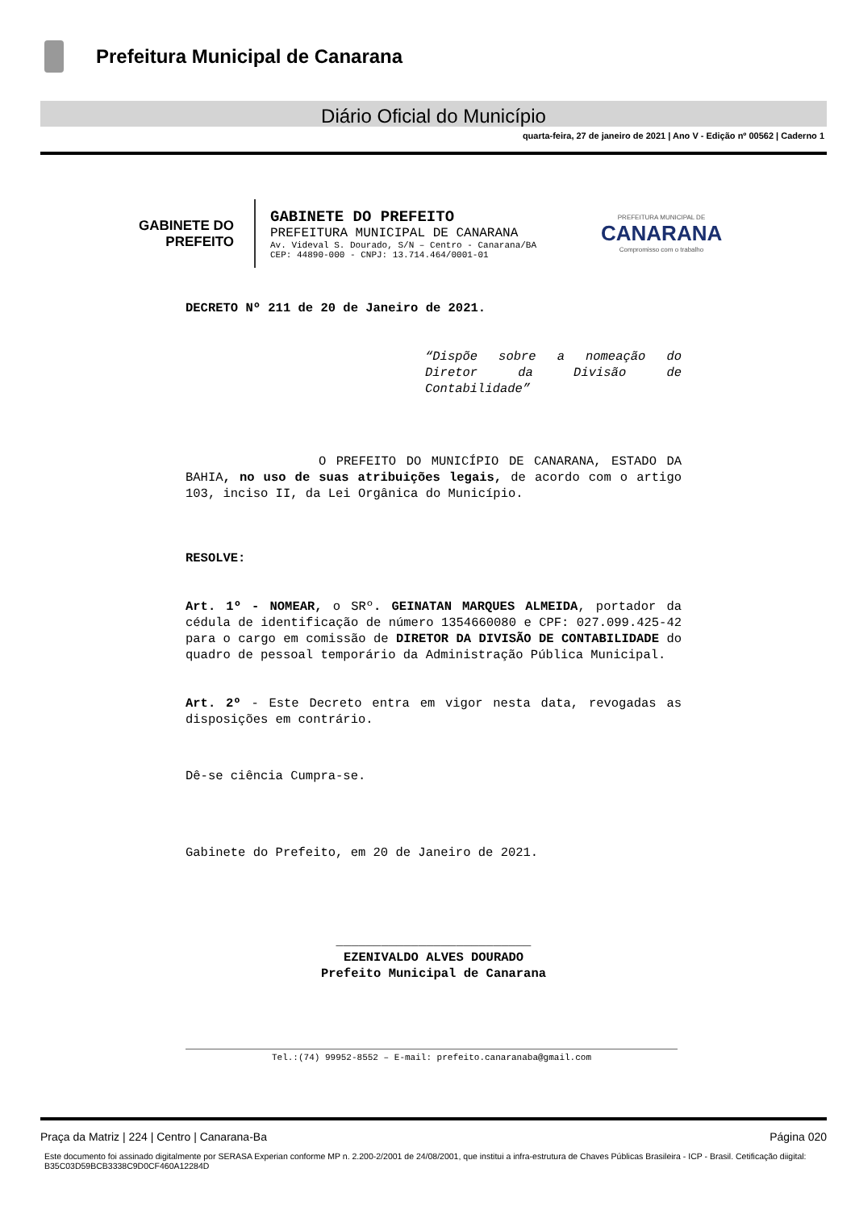Prefeitura Municipal de Canarana
Diário Oficial do Município
quarta-feira, 27 de janeiro de 2021 | Ano V - Edição nº 00562 | Caderno 1
GABINETE DO
PREFEITO
GABINETE DO PREFEITO
PREFEITURA MUNICIPAL DE CANARANA
Av. Videval S. Dourado, S/N – Centro - Canarana/BA
CEP: 44890-000 - CNPJ: 13.714.464/0001-01
PREFEITURA MUNICIPAL DE
CANARANA
Compromisso com o trabalho
DECRETO Nº 211 de 20 de Janeiro de 2021.
“Dispõe sobre a nomeação do Diretor da Divisão de Contabilidade”
O PREFEITO DO MUNICÍPIO DE CANARANA, ESTADO DA BAHIA, no uso de suas atribuições legais, de acordo com o artigo 103, inciso II, da Lei Orgânica do Município.
RESOLVE:
Art. 1º - NOMEAR, o SRº. GEINATAN MARQUES ALMEIDA, portador da cédula de identificação de número 1354660080 e CPF: 027.099.425-42 para o cargo em comissão de DIRETOR DA DIVISÃO DE CONTABILIDADE do quadro de pessoal temporário da Administração Pública Municipal.
Art. 2º - Este Decreto entra em vigor nesta data, revogadas as disposições em contrário.
Dê-se ciência Cumpra-se.
Gabinete do Prefeito, em 20 de Janeiro de 2021.
__________________________
EZENIVALDO ALVES DOURADO
Prefeito Municipal de Canarana
Tel.:(74) 99952-8552 – E-mail: prefeito.canaranaba@gmail.com
Página 020 Praça da Matriz | 224 | Centro | Canarana-Ba
Este documento foi assinado digitalmente por SERASA Experian conforme MP n. 2.200-2/2001 de 24/08/2001, que institui a infra-estrutura de Chaves Públicas Brasileira - ICP - Brasil. Cetificação diigital: B35C03D59BCB3338C9D0CF460A12284D